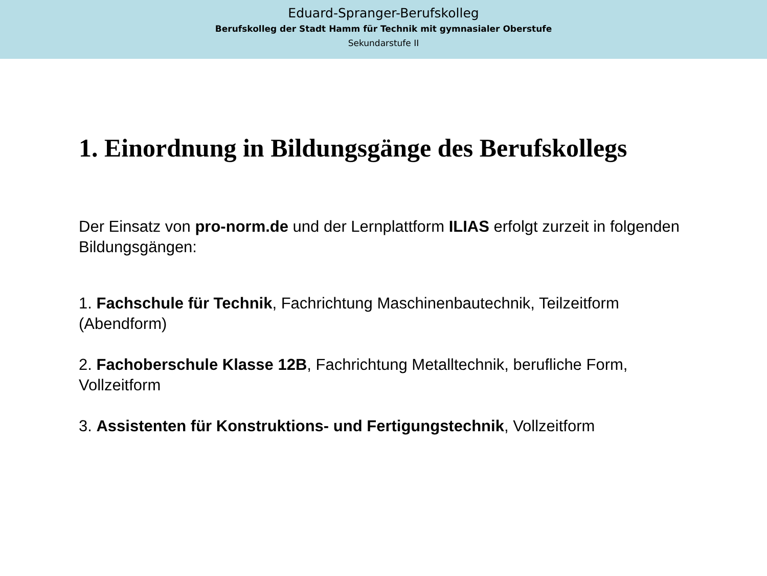Eduard-Spranger-Berufskolleg
Berufskolleg der Stadt Hamm für Technik mit gymnasialer Oberstufe
Sekundarstufe II
1. Einordnung in Bildungsgänge des Berufskollegs
Der Einsatz von pro-norm.de und der Lernplattform ILIAS erfolgt zurzeit in folgenden Bildungsgängen:
1. Fachschule für Technik, Fachrichtung Maschinenbautechnik, Teilzeitform (Abendform)
2. Fachoberschule Klasse 12B, Fachrichtung Metalltechnik, berufliche Form, Vollzeitform
3. Assistenten für Konstruktions- und Fertigungstechnik, Vollzeitform